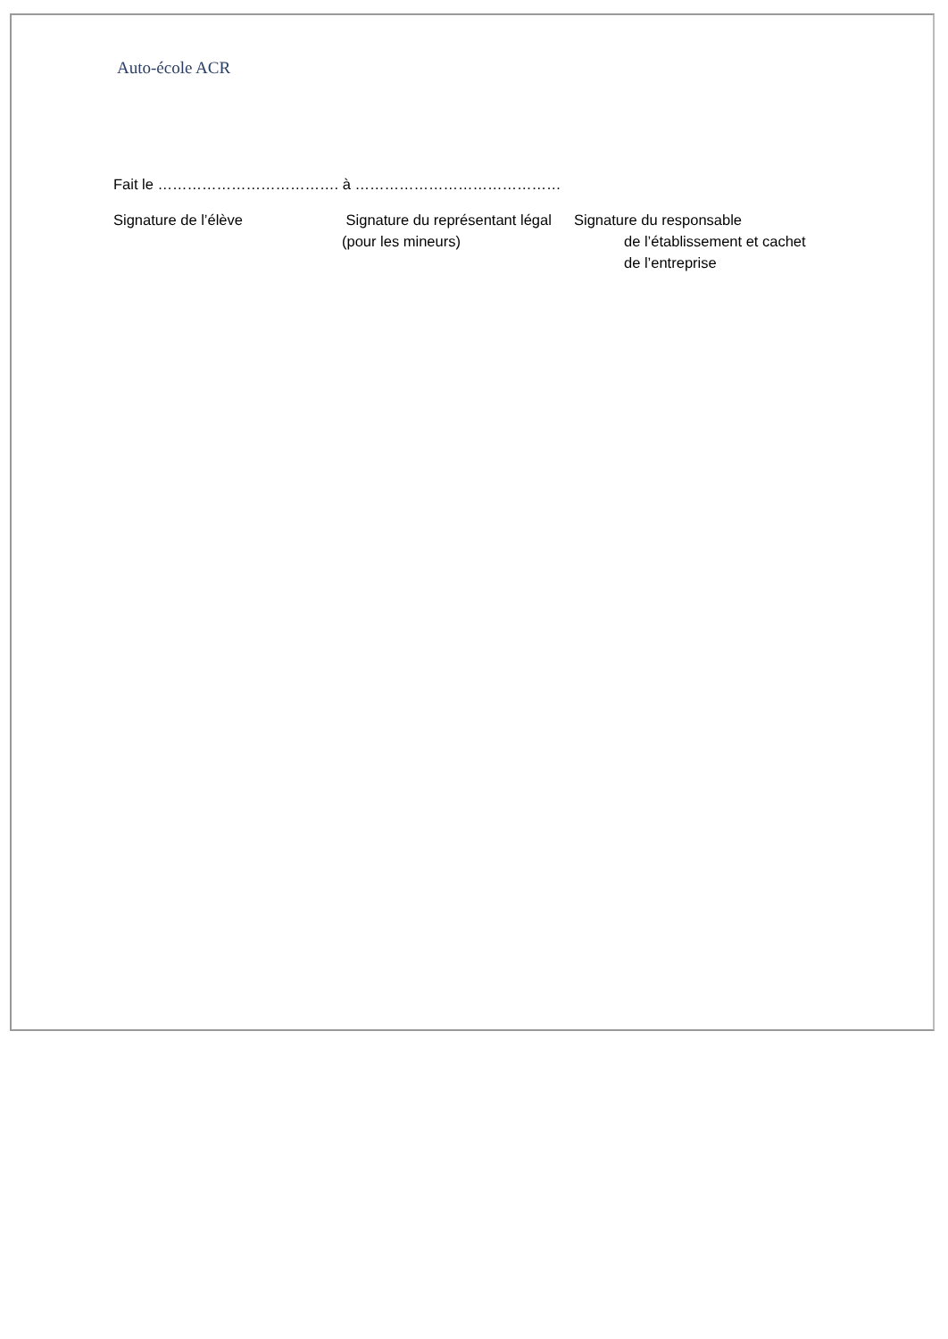Auto-école ACR
Fait le ………………………………. à ……………………………………
Signature de l’élève Signature du représentant légal
(pour les mineurs)
Signature du responsable
de l’établissement et cachet
de l’entreprise